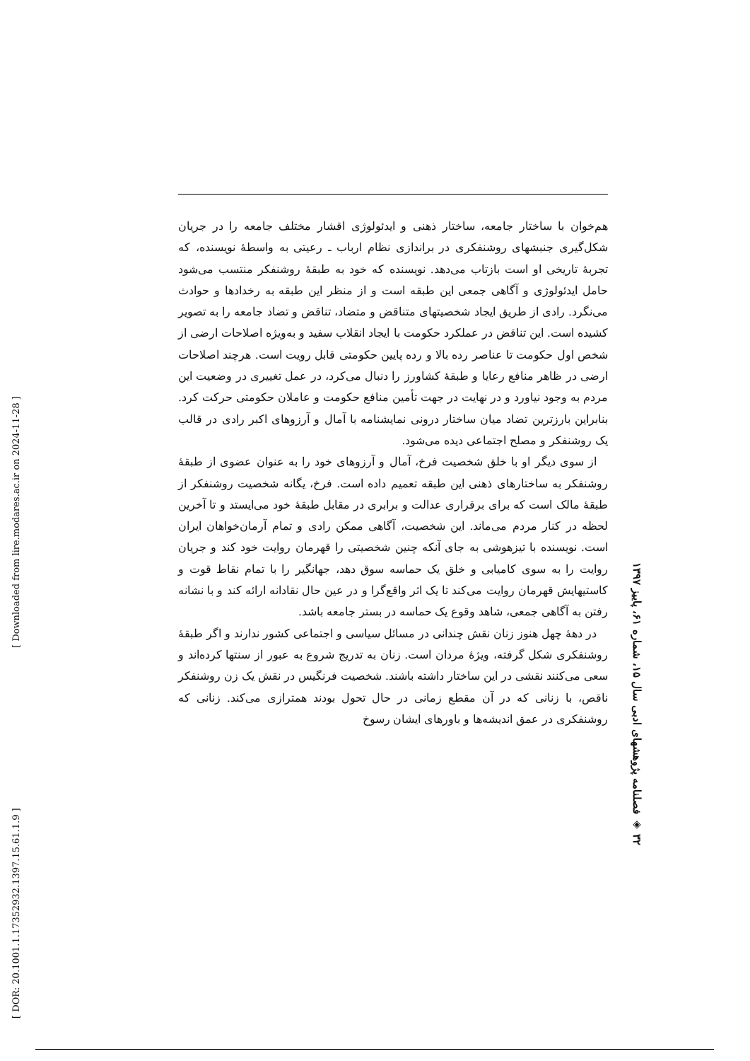هم‌خوان با ساختار جامعه، ساختار ذهنی و ایدئولوژی اقشار مختلف جامعه را در جریان شکل‌گیری جنبشهای روشنفکری در براندازی نظام ارباب ـ رعیتی به واسطهٔ نویسنده، که تجربهٔ تاریخی او است بازتاب می‌دهد. نویسنده که خود به طبقهٔ روشنفکر منتسب می‌شود حامل ایدئولوژی و آگاهی جمعی این طبقه است و از منظر این طبقه به رخدادها و حوادث می‌نگرد. رادی از طریق ایجاد شخصیتهای متناقض و متضاد، تناقض و تضاد جامعه را به تصویر کشیده است. این تناقض در عملکرد حکومت با ایجاد انقلاب سفید و به‌ویژه اصلاحات ارضی از شخص اول حکومت تا عناصر رده بالا و رده پایین حکومتی قابل رویت است. هرچند اصلاحات ارضی در ظاهر منافع رعایا و طبقهٔ کشاورز را دنبال می‌کرد، در عمل تغییری در وضعیت این مردم به وجود نیاورد و در نهایت در جهت تأمین منافع حکومت و عاملان حکومتی حرکت کرد. بنابراین بارزترین تضاد میان ساختار درونی نمایشنامه با آمال و آرزوهای اکبر رادی در قالب یک روشنفکر و مصلح اجتماعی دیده می‌شود.
از سوی دیگر او با خلق شخصیت فرخ، آمال و آرزوهای خود را به عنوان عضوی از طبقهٔ روشنفکر به ساختارهای ذهنی این طبقه تعمیم داده است. فرخ، یگانه شخصیت روشنفکر از طبقهٔ مالک است که برای برقراری عدالت و برابری در مقابل طبقهٔ خود می‌ایستد و تا آخرین لحظه در کنار مردم می‌ماند. این شخصیت، آگاهی ممکن رادی و تمام آرمان‌خواهان ایران است. نویسنده با تیزهوشی به جای آنکه چنین شخصیتی را قهرمان روایت خود کند و جریان روایت را به سوی کامیابی و خلق یک حماسه سوق دهد، جهانگیر را با تمام نقاط قوت و کاستیهایش قهرمان روایت می‌کند تا یک اثر واقع‌گرا و در عین حال نقادانه ارائه کند و با نشانه رفتن به آگاهی جمعی، شاهد وقوع یک حماسه در بستر جامعه باشد.
در دهۀ چهل هنوز زنان نقش چندانی در مسائل سیاسی و اجتماعی کشور ندارند و اگر طبقهٔ روشنفکری شکل گرفته، ویژهٔ مردان است. زنان به تدریج شروع به عبور از سنتها کرده‌اند و سعی می‌کنند نقشی در این ساختار داشته باشند. شخصیت فرنگیس در نقش یک زن روشنفکر ناقص، با زنانی که در آن مقطع زمانی در حال تحول بودند همترازی می‌کند. زنانی که روشنفکری در عمق اندیشه‌ها و باورهای ایشان رسوخ
۳۲ ◈ فصلنامه پژوهشهای ادبی سال ۱۵، شماره ۶۱، پاییز ۱۳۹۷
[ DOR: 20.1001.1.17352932.1397.15.61.1.9 ] [ Downloaded from lire.modares.ac.ir on 2024-11-28 ]